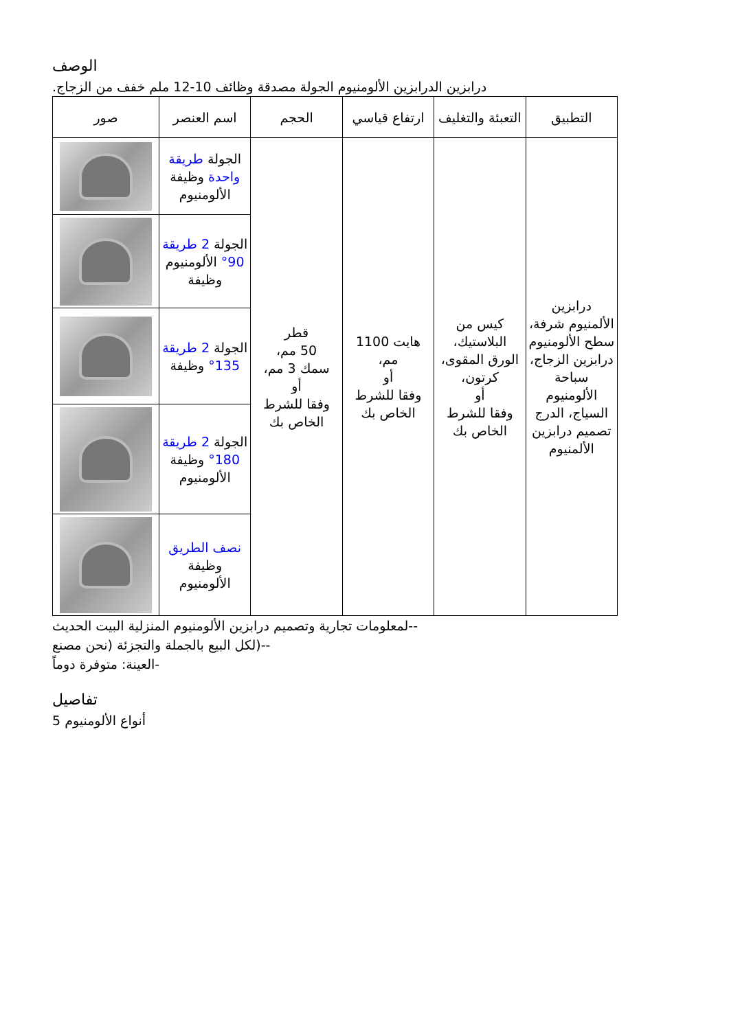الوصف
درابزين الدرابزين الألومنيوم الجولة مصدقة وظائف 10-12 ملم خفف من الزجاج.
| صور | اسم العنصر | الحجم | ارتفاع قياسي | التعبئة والتغليف | التطبيق |
| --- | --- | --- | --- | --- | --- |
| | الجولة طريقة واحدة وظيفة الألومنيوم | قطر 50 مم، سمك 3 مم، أو وفقا للشرط الخاص بك | هايت 1100 مم، أو وفقا للشرط الخاص بك | كيس من البلاستيك، الورق المقوى، كرتون، أو وفقا للشرط الخاص بك | درابزين الألمنيوم شرفة، سطح الألومنيوم درابزين الزجاج، سباحة الألومنيوم السياج، الدرج تصميم درابزين الألمنيوم |
| | الجولة 2 طريقة 90° الألومنيوم وظيفة | | | | |
| | الجولة 2 طريقة 135° وظيفة | | | | |
| | الجولة 2 طريقة 180° وظيفة الألومنيوم | | | | |
| | نصف الطريق وظيفة الألومنيوم | | | | |
--لمعلومات تجارية وتصميم درابزين الألومنيوم المنزلية البيت الحديث
--(لكل البيع بالجملة والتجزئة (نحن مصنع
-العينة: متوفرة دوماً
تفاصيل
أنواع الألومنيوم 5